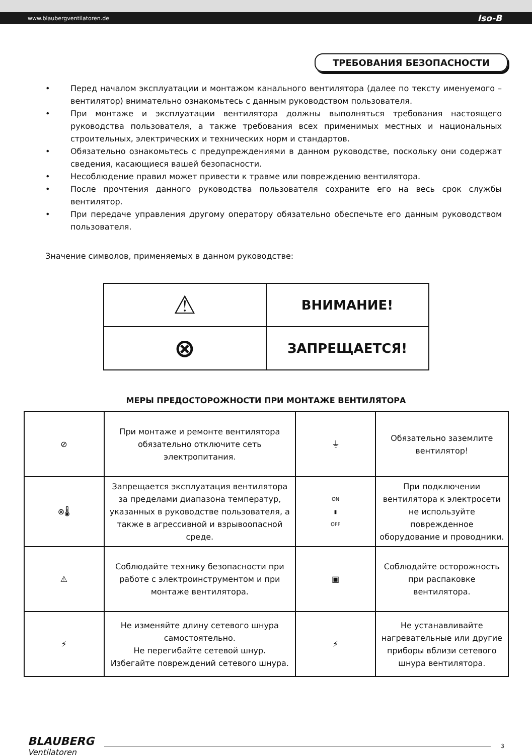www.blaubergventilatoren.de Iso-B
ТРЕБОВАНИЯ БЕЗОПАСНОСТИ
• Перед началом эксплуатации и монтажом канального вентилятора (далее по тексту именуемого – вентилятор) внимательно ознакомьтесь с данным руководством пользователя.
• При монтаже и эксплуатации вентилятора должны выполняться требования настоящего руководства пользователя, а также требования всех применимых местных и национальных строительных, электрических и технических норм и стандартов.
• Обязательно ознакомьтесь с предупреждениями в данном руководстве, поскольку они содержат сведения, касающиеся вашей безопасности.
• Несоблюдение правил может привести к травме или повреждению вентилятора.
• После прочтения данного руководства пользователя сохраните его на весь срок службы вентилятор.
• При передаче управления другому оператору обязательно обеспечьте его данным руководством пользователя.
Значение символов, применяемых в данном руководстве:
| ⚠ | ВНИМАНИЕ! |
| ⊗ | ЗАПРЕЩАЕТСЯ! |
МЕРЫ ПРЕДОСТОРОЖНОСТИ ПРИ МОНТАЖЕ ВЕНТИЛЯТОРА
| ⊘ | При монтаже и ремонте вентилятора обязательно отключите сеть электропитания. | ⏚ | Обязательно заземлите вентилятор! |
| ⊗🌡 | Запрещается эксплуатация вентилятора за пределами диапазона температур, указанных в руководстве пользователя, а также в агрессивной и взрывоопасной среде. | ON ▮ OFF | При подключении вентилятора к электросети не используйте поврежденное оборудование и проводники. |
| ⚠ | Соблюдайте технику безопасности при работе с электроинструментом и при монтаже вентилятора. | ▣ | Соблюдайте осторожность при распаковке вентилятора. |
| ⚡ | Не изменяйте длину сетевого шнура самостоятельно. Не перегибайте сетевой шнур. Избегайте повреждений сетевого шнура. | ⚡ | Не устанавливайте нагревательные или другие приборы вблизи сетевого шнура вентилятора. |
BLAUBERG
Ventilatoren
3